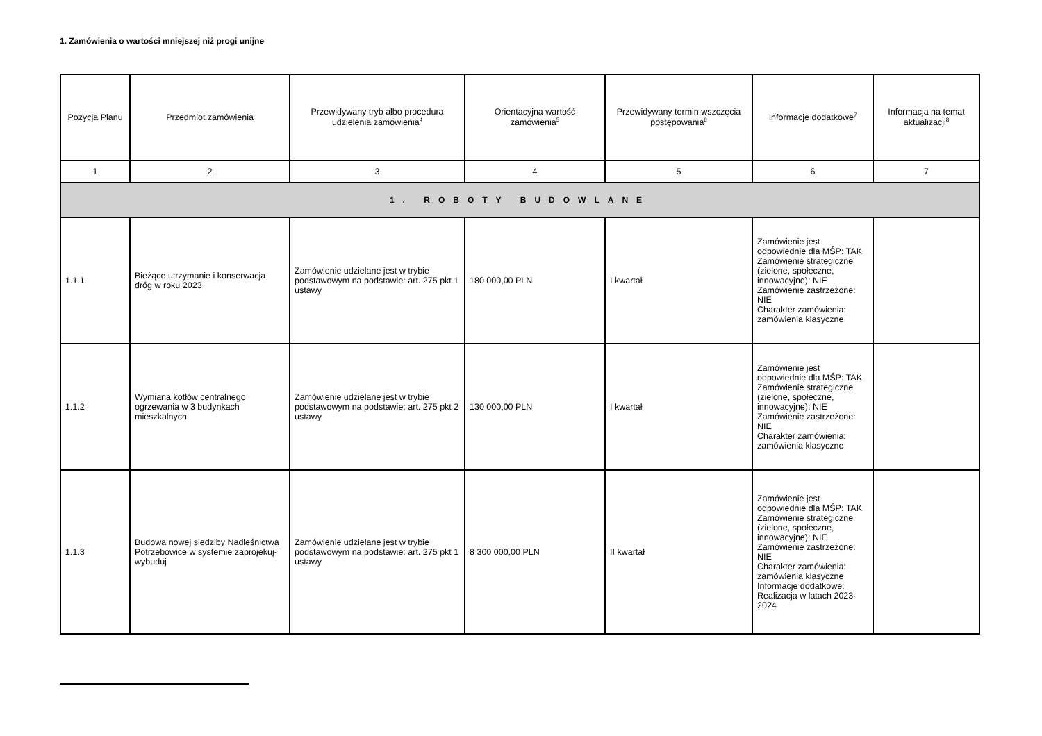1. Zamówienia o wartości mniejszej niż progi unijne
| Pozycja Planu | Przedmiot zamówienia | Przewidywany tryb albo procedura udzielenia zamówienia<sup>4</sup> | Orientacyjna wartość zamówienia<sup>5</sup> | Przewidywany termin wszczęcia postępowania<sup>6</sup> | Informacje dodatkowe<sup>7</sup> | Informacja na temat aktualizacji<sup>8</sup> |
| --- | --- | --- | --- | --- | --- | --- |
| 1 | 2 | 3 | 4 | 5 | 6 | 7 |
| 1. ROBOTY BUDOWLANE | | | | | | |
| 1.1.1 | Bieżące utrzymanie i konserwacja dróg w roku 2023 | Zamówienie udzielane jest w trybie podstawowym na podstawie: art. 275 pkt 1 ustawy | 180 000,00 PLN | I kwartał | Zamówienie jest odpowiednie dla MŚP: TAK Zamówienie strategiczne (zielone, społeczne, innowacyjne): NIE Zamówienie zastrzeżone: NIE Charakter zamówienia: zamówienia klasyczne | |
| 1.1.2 | Wymiana kotłów centralnego ogrzewania w 3 budynkach mieszkalnych | Zamówienie udzielane jest w trybie podstawowym na podstawie: art. 275 pkt 2 ustawy | 130 000,00 PLN | I kwartał | Zamówienie jest odpowiednie dla MŚP: TAK Zamówienie strategiczne (zielone, społeczne, innowacyjne): NIE Zamówienie zastrzeżone: NIE Charakter zamówienia: zamówienia klasyczne | |
| 1.1.3 | Budowa nowej siedziby Nadleśnictwa Potrzebowice w systemie zaprojekuj-wybuduj | Zamówienie udzielane jest w trybie podstawowym na podstawie: art. 275 pkt 1 ustawy | 8 300 000,00 PLN | II kwartał | Zamówienie jest odpowiednie dla MŚP: TAK Zamówienie strategiczne (zielone, społeczne, innowacyjne): NIE Zamówienie zastrzeżone: NIE Charakter zamówienia: zamówienia klasyczne Informacje dodatkowe: Realizacja w latach 2023-2024 | |